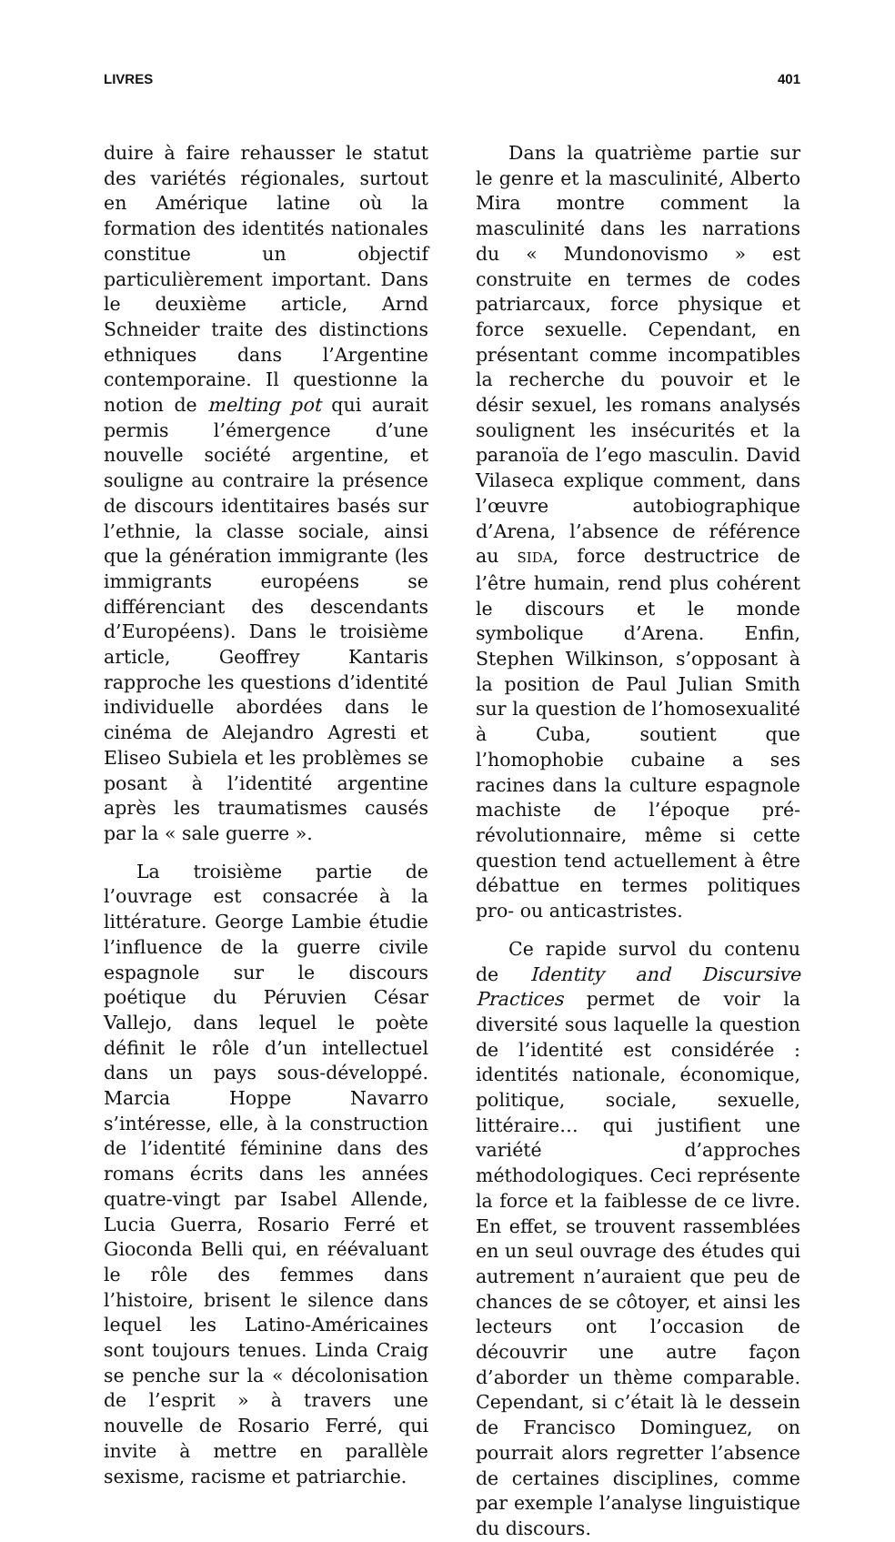LIVRES 401
duire à faire rehausser le statut des variétés régionales, surtout en Amérique latine où la formation des identités nationales constitue un objectif particulièrement important. Dans le deuxième article, Arnd Schneider traite des distinctions ethniques dans l’Argentine contemporaine. Il questionne la notion de melting pot qui aurait permis l’émergence d’une nouvelle société argentine, et souligne au contraire la présence de discours identitaires basés sur l’ethnie, la classe sociale, ainsi que la génération immigrante (les immigrants européens se différenciant des descendants d’Européens). Dans le troisième article, Geoffrey Kantaris rapproche les questions d’identité individuelle abordées dans le cinéma de Alejandro Agresti et Eliseo Subiela et les problèmes se posant à l’identité argentine après les traumatismes causés par la « sale guerre ».
La troisième partie de l’ouvrage est consacrée à la littérature. George Lambie étudie l’influence de la guerre civile espagnole sur le discours poétique du Péruvien César Vallejo, dans lequel le poète définit le rôle d’un intellectuel dans un pays sous-développé. Marcia Hoppe Navarro s’intéresse, elle, à la construction de l’identité féminine dans des romans écrits dans les années quatre-vingt par Isabel Allende, Lucia Guerra, Rosario Ferré et Gioconda Belli qui, en réévaluant le rôle des femmes dans l’histoire, brisent le silence dans lequel les Latino-Américaines sont toujours tenues. Linda Craig se penche sur la « décolonisation de l’esprit » à travers une nouvelle de Rosario Ferré, qui invite à mettre en parallèle sexisme, racisme et patriarchie.
Dans la quatrième partie sur le genre et la masculinité, Alberto Mira montre comment la masculinité dans les narrations du « Mundonovismo » est construite en termes de codes patriarcaux, force physique et force sexuelle. Cependant, en présentant comme incompatibles la recherche du pouvoir et le désir sexuel, les romans analysés soulignent les insécurités et la paranoïa de l’ego masculin. David Vilaseca explique comment, dans l’œuvre autobiographique d’Arena, l’absence de référence au SIDA, force destructrice de l’être humain, rend plus cohérent le discours et le monde symbolique d’Arena. Enfin, Stephen Wilkinson, s’opposant à la position de Paul Julian Smith sur la question de l’homosexualité à Cuba, soutient que l’homophobie cubaine a ses racines dans la culture espagnole machiste de l’époque pré-révolutionnaire, même si cette question tend actuellement à être débattue en termes politiques pro- ou anticastristes.
Ce rapide survol du contenu de Identity and Discursive Practices permet de voir la diversité sous laquelle la question de l’identité est considérée : identités nationale, économique, politique, sociale, sexuelle, littéraire… qui justifient une variété d’approches méthodologiques. Ceci représente la force et la faiblesse de ce livre. En effet, se trouvent rassemblées en un seul ouvrage des études qui autrement n’auraient que peu de chances de se côtoyer, et ainsi les lecteurs ont l’occasion de découvrir une autre façon d’aborder un thème comparable. Cependant, si c’était là le dessein de Francisco Dominguez, on pourrait alors regretter l’absence de certaines disciplines, comme par exemple l’analyse linguistique du discours.